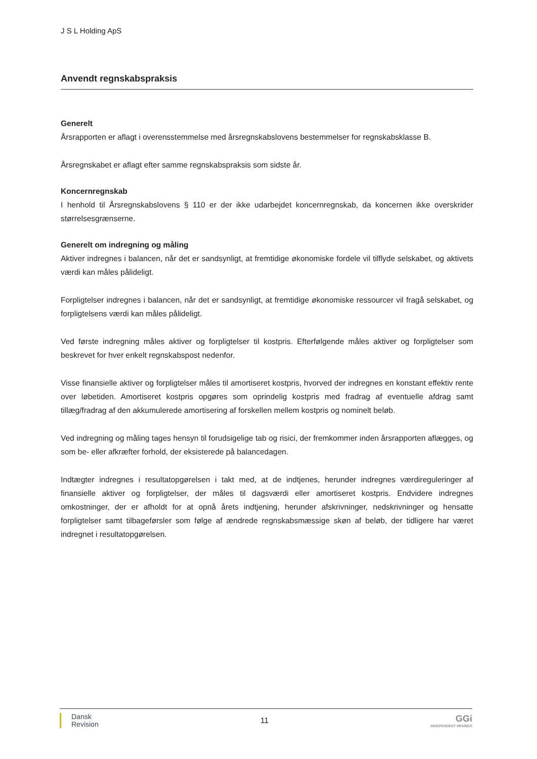J S L Holding ApS
Anvendt regnskabspraksis
Generelt
Årsrapporten er aflagt i overensstemmelse med årsregnskabslovens bestemmelser for regnskabsklasse B.
Årsregnskabet er aflagt efter samme regnskabspraksis som sidste år.
Koncernregnskab
I henhold til Årsregnskabslovens § 110 er der ikke udarbejdet koncernregnskab, da koncernen ikke overskrider størrelsesgrænserne.
Generelt om indregning og måling
Aktiver indregnes i balancen, når det er sandsynligt, at fremtidige økonomiske fordele vil tilflyde selskabet, og aktivets værdi kan måles pålideligt.
Forpligtelser indregnes i balancen, når det er sandsynligt, at fremtidige økonomiske ressourcer vil fragå selskabet, og forpligtelsens værdi kan måles pålideligt.
Ved første indregning måles aktiver og forpligtelser til kostpris. Efterfølgende måles aktiver og forpligtelser som beskrevet for hver enkelt regnskabspost nedenfor.
Visse finansielle aktiver og forpligtelser måles til amortiseret kostpris, hvorved der indregnes en konstant effektiv rente over løbetiden. Amortiseret kostpris opgøres som oprindelig kostpris med fradrag af eventuelle afdrag samt tillæg/fradrag af den akkumulerede amortisering af forskellen mellem kostpris og nominelt beløb.
Ved indregning og måling tages hensyn til forudsigelige tab og risici, der fremkommer inden årsrapporten aflægges, og som be- eller afkræfter forhold, der eksisterede på balancedagen.
Indtægter indregnes i resultatopgørelsen i takt med, at de indtjenes, herunder indregnes værdireguleringer af finansielle aktiver og forpligtelser, der måles til dagsværdi eller amortiseret kostpris. Endvidere indregnes omkostninger, der er afholdt for at opnå årets indtjening, herunder afskrivninger, nedskrivninger og hensatte forpligtelser samt tilbageførsler som følge af ændrede regnskabsmæssige skøn af beløb, der tidligere har været indregnet i resultatopgørelsen.
Dansk
Revision
11
GGi
INDEPENDENT MEMBER